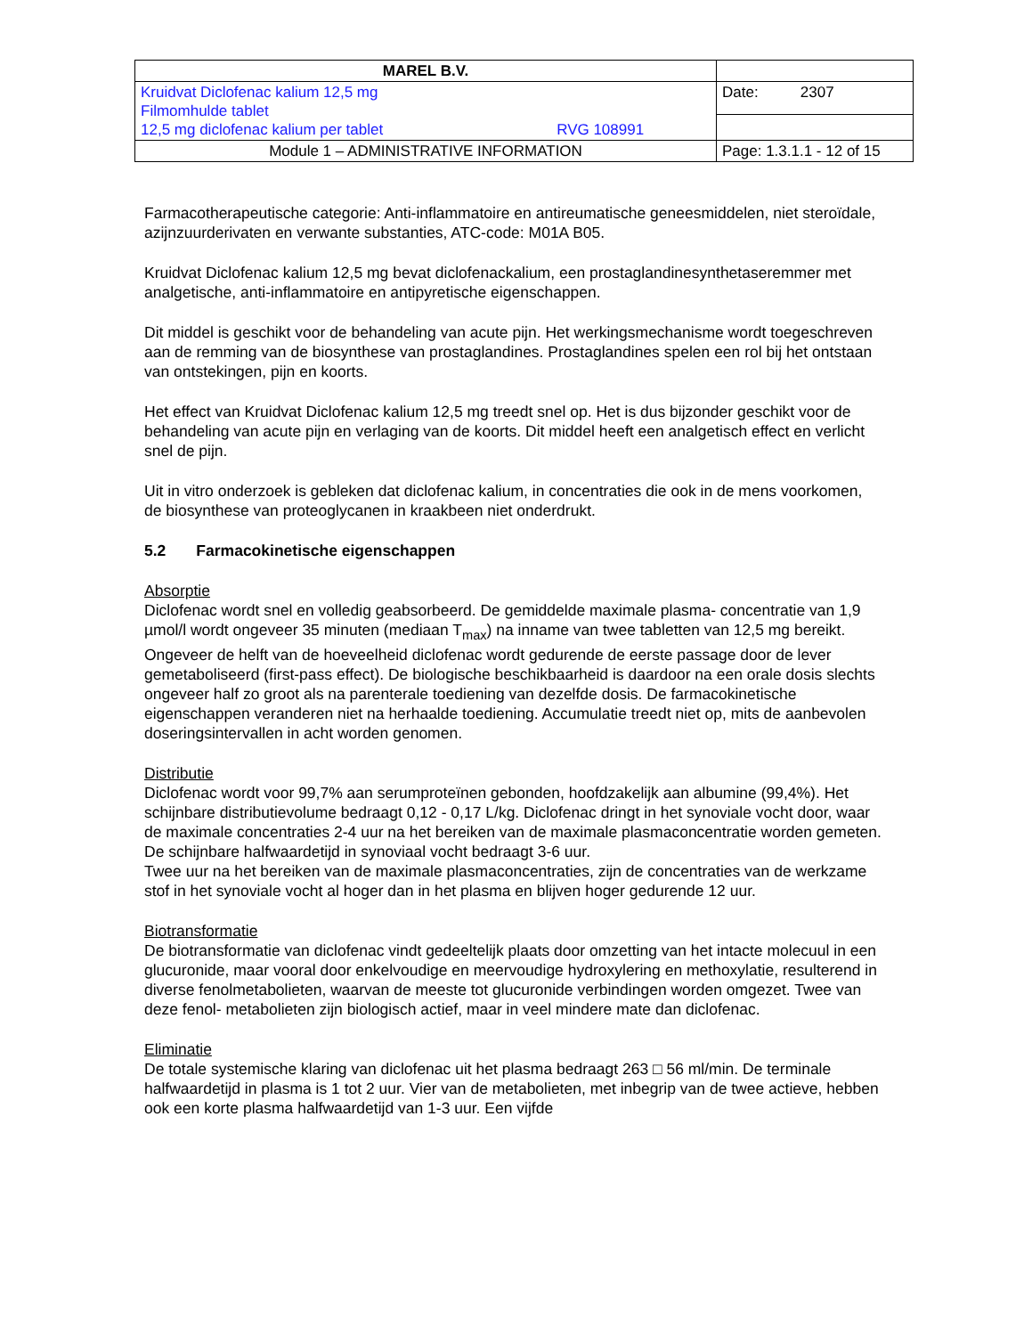| MAREL B.V. | |
| Kruidvat Diclofenac kalium 12,5 mg Filmomhulde tablet 12,5 mg diclofenac kalium per tablet RVG 108991 | Date: 2307 |
| Module 1 – ADMINISTRATIVE INFORMATION | Page: 1.3.1.1 - 12 of 15 |
Farmacotherapeutische categorie: Anti-inflammatoire en antireumatische geneesmiddelen, niet steroïdale, azijnzuurderivaten en verwante substanties, ATC-code: M01A B05.
Kruidvat Diclofenac kalium 12,5 mg bevat diclofenackalium, een prostaglandinesynthetaseremmer met analgetische, anti-inflammatoire en antipyretische eigenschappen.
Dit middel is geschikt voor de behandeling van acute pijn. Het werkingsmechanisme wordt toegeschreven aan de remming van de biosynthese van prostaglandines. Prostaglandines spelen een rol bij het ontstaan van ontstekingen, pijn en koorts.
Het effect van Kruidvat Diclofenac kalium 12,5 mg treedt snel op. Het is dus bijzonder geschikt voor de behandeling van acute pijn en verlaging van de koorts. Dit middel heeft een analgetisch effect en verlicht snel de pijn.
Uit in vitro onderzoek is gebleken dat diclofenac kalium, in concentraties die ook in de mens voorkomen, de biosynthese van proteoglycanen in kraakbeen niet onderdrukt.
5.2 Farmacokinetische eigenschappen
Absorptie
Diclofenac wordt snel en volledig geabsorbeerd. De gemiddelde maximale plasma- concentratie van 1,9 µmol/l wordt ongeveer 35 minuten (mediaan T<sub>max</sub>) na inname van twee tabletten van 12,5 mg bereikt. Ongeveer de helft van de hoeveelheid diclofenac wordt gedurende de eerste passage door de lever gemetaboliseerd (first-pass effect). De biologische beschikbaarheid is daardoor na een orale dosis slechts ongeveer half zo groot als na parenterale toediening van dezelfde dosis. De farmacokinetische eigenschappen veranderen niet na herhaalde toediening. Accumulatie treedt niet op, mits de aanbevolen doseringsintervallen in acht worden genomen.
Distributie
Diclofenac wordt voor 99,7% aan serumproteïnen gebonden, hoofdzakelijk aan albumine (99,4%). Het schijnbare distributievolume bedraagt 0,12 - 0,17 L/kg. Diclofenac dringt in het synoviale vocht door, waar de maximale concentraties 2-4 uur na het bereiken van de maximale plasmaconcentratie worden gemeten. De schijnbare halfwaardetijd in synoviaal vocht bedraagt 3-6 uur.
Twee uur na het bereiken van de maximale plasmaconcentraties, zijn de concentraties van de werkzame stof in het synoviale vocht al hoger dan in het plasma en blijven hoger gedurende 12 uur.
Biotransformatie
De biotransformatie van diclofenac vindt gedeeltelijk plaats door omzetting van het intacte molecuul in een glucuronide, maar vooral door enkelvoudige en meervoudige hydroxylering en methoxylatie, resulterend in diverse fenolmetabolieten, waarvan de meeste tot glucuronide verbindingen worden omgezet. Twee van deze fenol- metabolieten zijn biologisch actief, maar in veel mindere mate dan diclofenac.
Eliminatie
De totale systemische klaring van diclofenac uit het plasma bedraagt 263 □ 56 ml/min. De terminale halfwaardetijd in plasma is 1 tot 2 uur. Vier van de metabolieten, met inbegrip van de twee actieve, hebben ook een korte plasma halfwaardetijd van 1-3 uur. Een vijfde